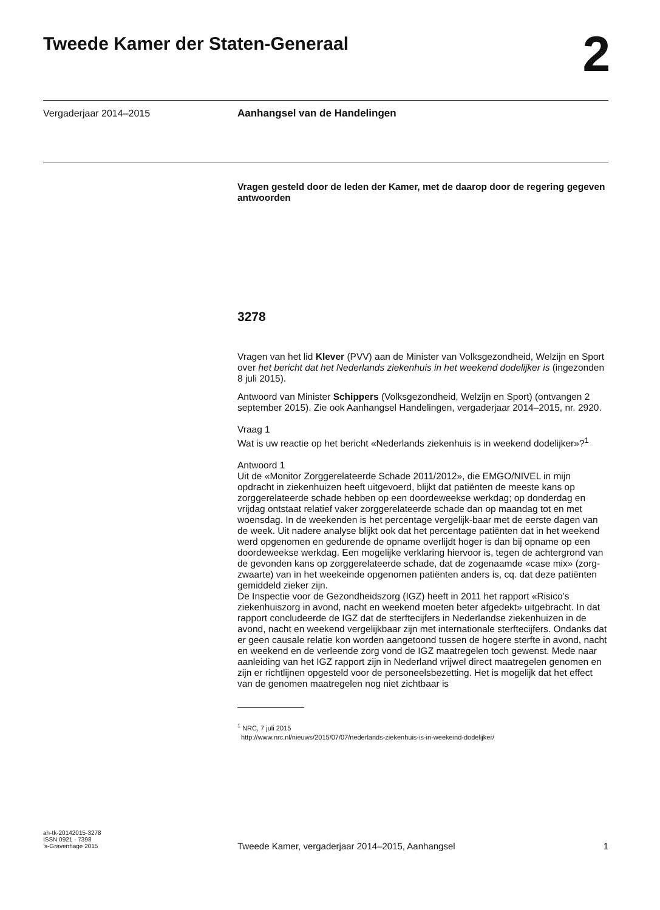Tweede Kamer der Staten-Generaal
2
Vergaderjaar 2014–2015
Aanhangsel van de Handelingen
Vragen gesteld door de leden der Kamer, met de daarop door de regering gegeven antwoorden
3278
Vragen van het lid Klever (PVV) aan de Minister van Volksgezondheid, Welzijn en Sport over het bericht dat het Nederlands ziekenhuis in het weekend dodelijker is (ingezonden 8 juli 2015).
Antwoord van Minister Schippers (Volksgezondheid, Welzijn en Sport) (ontvangen 2 september 2015). Zie ook Aanhangsel Handelingen, vergaderjaar 2014–2015, nr. 2920.
Vraag 1
Wat is uw reactie op het bericht «Nederlands ziekenhuis is in weekend dodelijker»?<sup>1</sup>
Antwoord 1
Uit de «Monitor Zorggerelateerde Schade 2011/2012», die EMGO/NIVEL in mijn opdracht in ziekenhuizen heeft uitgevoerd, blijkt dat patiënten de meeste kans op zorggerelateerde schade hebben op een doordeweekse werkdag; op donderdag en vrijdag ontstaat relatief vaker zorggerelateerde schade dan op maandag tot en met woensdag. In de weekenden is het percentage vergelijk-baar met de eerste dagen van de week. Uit nadere analyse blijkt ook dat het percentage patiënten dat in het weekend werd opgenomen en gedurende de opname overlijdt hoger is dan bij opname op een doordeweekse werkdag. Een mogelijke verklaring hiervoor is, tegen de achtergrond van de gevonden kans op zorggerelateerde schade, dat de zogenaamde «case mix» (zorg-zwaarte) van in het weekeinde opgenomen patiënten anders is, cq. dat deze patiënten gemiddeld zieker zijn.
De Inspectie voor de Gezondheidszorg (IGZ) heeft in 2011 het rapport «Risico’s ziekenhuiszorg in avond, nacht en weekend moeten beter afgedekt» uitgebracht. In dat rapport concludeerde de IGZ dat de sterftecijfers in Nederlandse ziekenhuizen in de avond, nacht en weekend vergelijkbaar zijn met internationale sterftecijfers. Ondanks dat er geen causale relatie kon worden aangetoond tussen de hogere sterfte in avond, nacht en weekend en de verleende zorg vond de IGZ maatregelen toch gewenst. Mede naar aanleiding van het IGZ rapport zijn in Nederland vrijwel direct maatregelen genomen en zijn er richtlijnen opgesteld voor de personeelsbezetting. Het is mogelijk dat het effect van de genomen maatregelen nog niet zichtbaar is
<sup>1</sup> NRC, 7 juli 2015
http://www.nrc.nl/nieuws/2015/07/07/nederlands-ziekenhuis-is-in-weekeind-dodelijker/
ah-tk-20142015-3278
ISSN 0921 - 7398
’s-Gravenhage 2015
Tweede Kamer, vergaderjaar 2014–2015, Aanhangsel
1